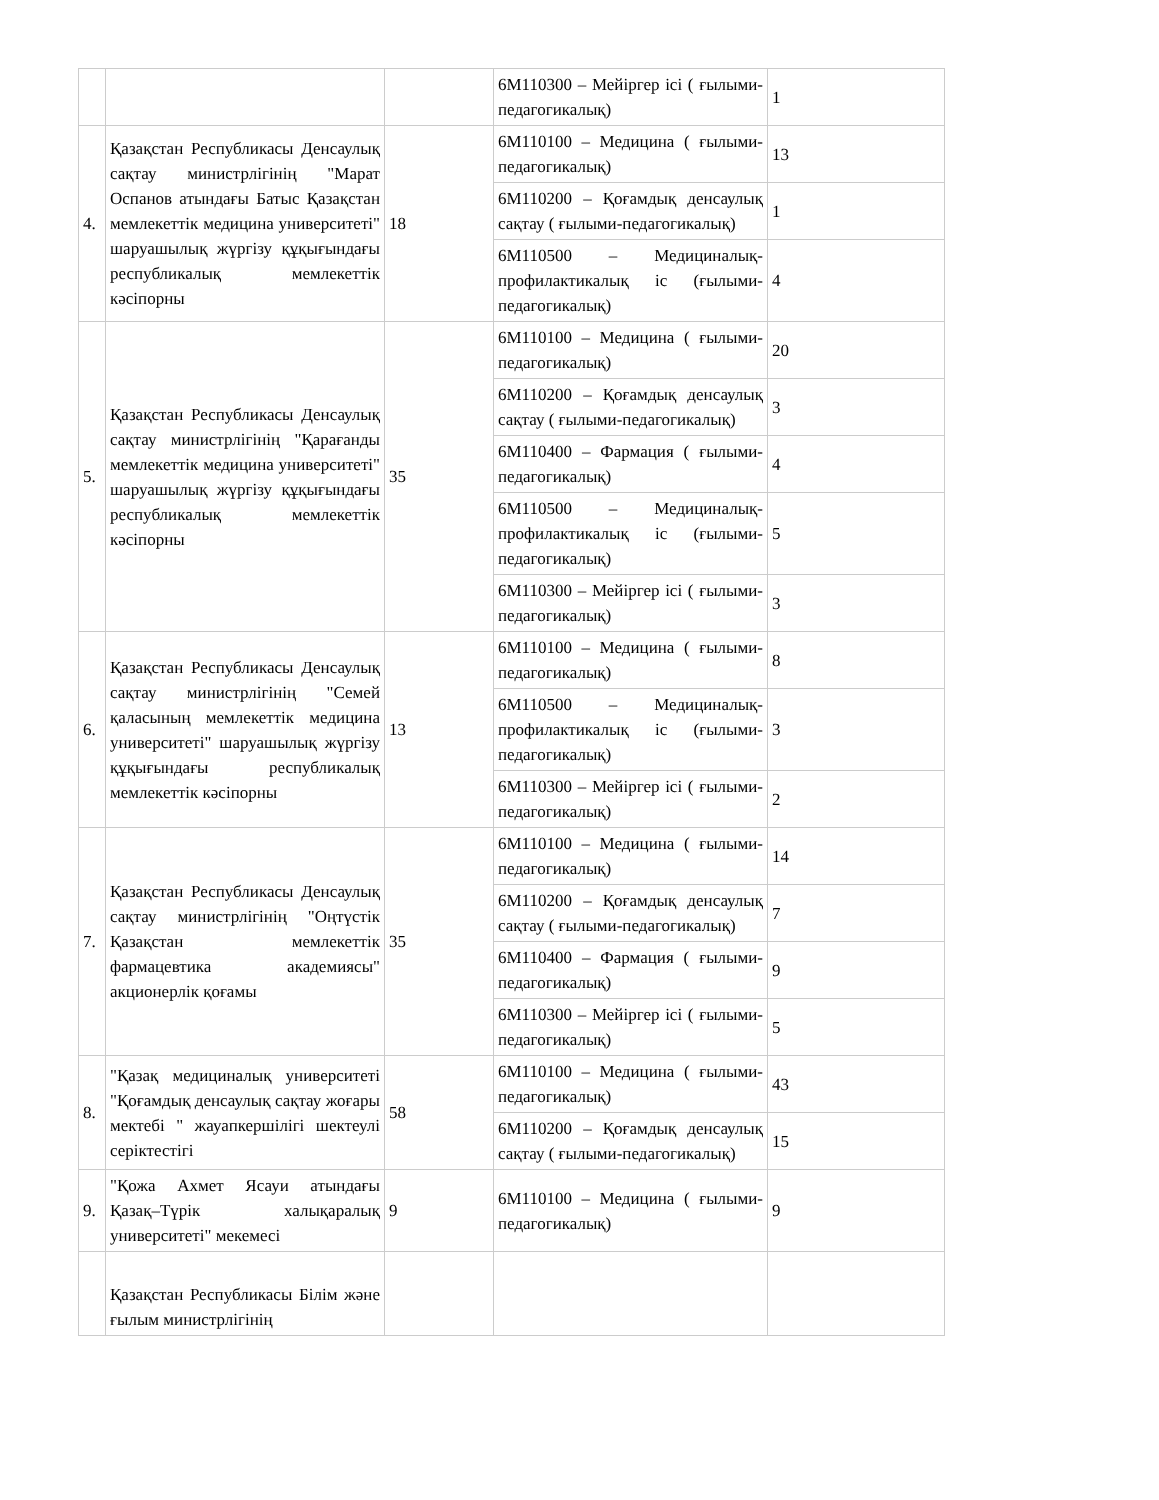| | | | 6М110300 – Мейіргер ісі ( ғылыми-педагогикалық) | 1 |
| 4. | Қазақстан Республикасы Денсаулық сақтау министрлігінің "Марат Оспанов атындағы Батыс Қазақстан мемлекеттік медицина университеті" шаруашылық жүргізу құқығындағы республикалық мемлекеттік кәсіпорны | 18 | 6М110100 – Медицина ( ғылыми-педагогикалық) | 13 |
| | | | 6М110200 – Қоғамдық денсаулық сақтау ( ғылыми-педагогикалық) | 1 |
| | | | 6М110500 – Медициналық-профилактикалық іс (ғылыми-педагогикалық) | 4 |
| 5. | Қазақстан Республикасы Денсаулық сақтау министрлігінің "Қарағанды мемлекеттік медицина университеті" шаруашылық жүргізу құқығындағы республикалық мемлекеттік кәсіпорны | 35 | 6М110100 – Медицина ( ғылыми-педагогикалық) | 20 |
| | | | 6М110200 – Қоғамдық денсаулық сақтау ( ғылыми-педагогикалық) | 3 |
| | | | 6М110400 – Фармация ( ғылыми-педагогикалық) | 4 |
| | | | 6М110500 – Медициналық-профилактикалық іс (ғылыми-педагогикалық) | 5 |
| | | | 6М110300 – Мейіргер ісі ( ғылыми-педагогикалық) | 3 |
| 6. | Қазақстан Республикасы Денсаулық сақтау министрлігінің "Семей қаласының мемлекеттік медицина университеті" шаруашылық жүргізу құқығындағы республикалық мемлекеттік кәсіпорны | 13 | 6М110100 – Медицина ( ғылыми-педагогикалық) | 8 |
| | | | 6М110500 – Медициналық-профилактикалық іс (ғылыми-педагогикалық) | 3 |
| | | | 6М110300 – Мейіргер ісі ( ғылыми-педагогикалық) | 2 |
| 7. | Қазақстан Республикасы Денсаулық сақтау министрлігінің "Оңтүстік Қазақстан мемлекеттік фармацевтика академиясы" акционерлік қоғамы | 35 | 6М110100 – Медицина ( ғылыми-педагогикалық) | 14 |
| | | | 6М110200 – Қоғамдық денсаулық сақтау ( ғылыми-педагогикалық) | 7 |
| | | | 6М110400 – Фармация ( ғылыми-педагогикалық) | 9 |
| | | | 6М110300 – Мейіргер ісі ( ғылыми-педагогикалық) | 5 |
| 8. | "Қазақ медициналық университеті "Қоғамдық денсаулық сақтау жоғары мектебі " жауапкершілігі шектеулі серіктестігі | 58 | 6М110100 – Медицина ( ғылыми-педагогикалық) | 43 |
| | | | 6М110200 – Қоғамдық денсаулық сақтау ( ғылыми-педагогикалық) | 15 |
| 9. | "Қожа Ахмет Ясауи атындағы Қазақ–Түрік халықаралық университеті" мекемесі | 9 | 6М110100 – Медицина ( ғылыми-педагогикалық) | 9 |
| | Қазақстан Республикасы Білім және ғылым министрлігінің | | | |